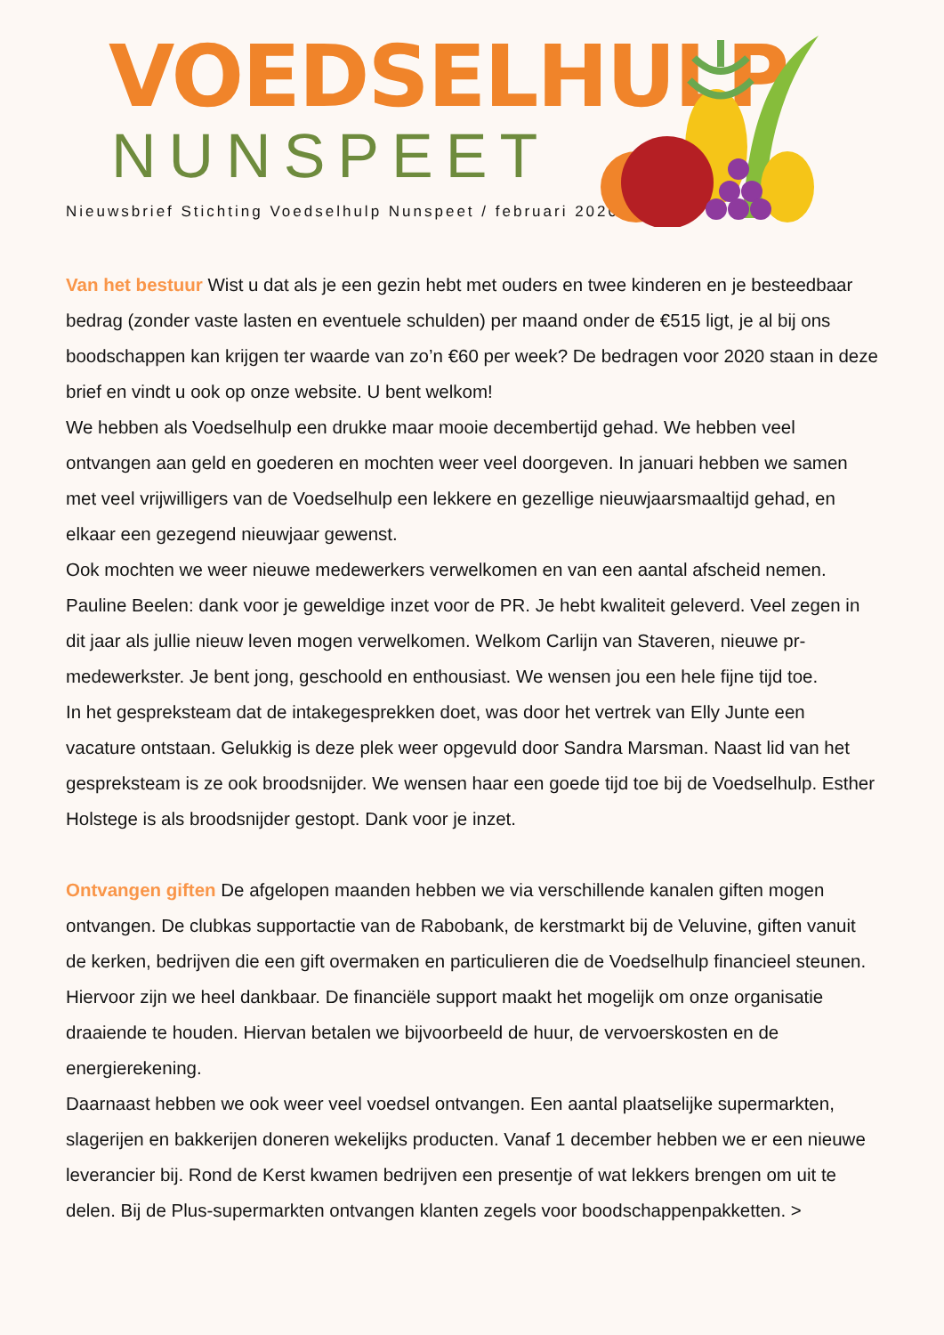VOEDSELHULP
NUNSPEET
Nieuwsbrief Stichting Voedselhulp Nunspeet / februari 2020
Van het bestuur Wist u dat als je een gezin hebt met ouders en twee kinderen en je besteedbaar bedrag (zonder vaste lasten en eventuele schulden) per maand onder de €515 ligt, je al bij ons boodschappen kan krijgen ter waarde van zo’n €60 per week? De bedragen voor 2020 staan in deze brief en vindt u ook op onze website. U bent welkom!
We hebben als Voedselhulp een drukke maar mooie decembertijd gehad. We hebben veel ontvangen aan geld en goederen en mochten weer veel doorgeven. In januari hebben we samen met veel vrijwilligers van de Voedselhulp een lekkere en gezellige nieuwjaarsmaaltijd gehad, en elkaar een gezegend nieuwjaar gewenst.
Ook mochten we weer nieuwe medewerkers verwelkomen en van een aantal afscheid nemen. Pauline Beelen: dank voor je geweldige inzet voor de PR. Je hebt kwaliteit geleverd. Veel zegen in dit jaar als jullie nieuw leven mogen verwelkomen. Welkom Carlijn van Staveren, nieuwe pr-medewerkster. Je bent jong, geschoold en enthousiast. We wensen jou een hele fijne tijd toe.
In het gespreksteam dat de intakegesprekken doet, was door het vertrek van Elly Junte een vacature ontstaan. Gelukkig is deze plek weer opgevuld door Sandra Marsman. Naast lid van het gespreksteam is ze ook broodsnijder. We wensen haar een goede tijd toe bij de Voedselhulp. Esther Holstege is als broodsnijder gestopt. Dank voor je inzet.
Ontvangen giften De afgelopen maanden hebben we via verschillende kanalen giften mogen ontvangen. De clubkas supportactie van de Rabobank, de kerstmarkt bij de Veluvine, giften vanuit de kerken, bedrijven die een gift overmaken en particulieren die de Voedselhulp financieel steunen. Hiervoor zijn we heel dankbaar. De financiële support maakt het mogelijk om onze organisatie draaiende te houden. Hiervan betalen we bijvoorbeeld de huur, de vervoerskosten en de energierekening.
Daarnaast hebben we ook weer veel voedsel ontvangen. Een aantal plaatselijke supermarkten, slagerijen en bakkerijen doneren wekelijks producten. Vanaf 1 december hebben we er een nieuwe leverancier bij. Rond de Kerst kwamen bedrijven een presentje of wat lekkers brengen om uit te delen. Bij de Plus-supermarkten ontvangen klanten zegels voor boodschappenpakketten. >